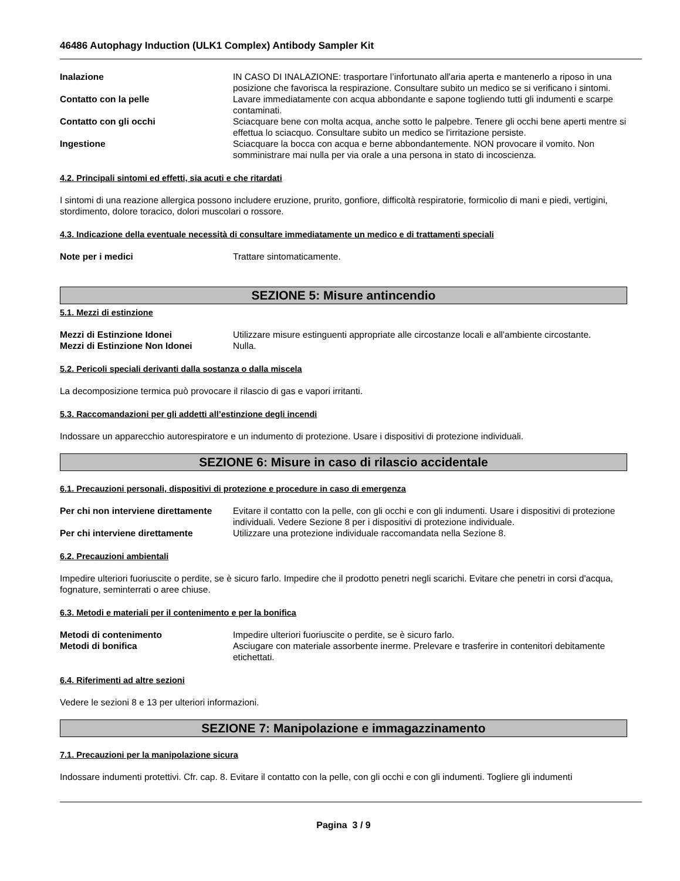46486 Autophagy Induction (ULK1 Complex) Antibody Sampler Kit
Inalazione IN CASO DI INALAZIONE: trasportare l’infortunato all'aria aperta e mantenerlo a riposo in una posizione che favorisca la respirazione. Consultare subito un medico se si verificano i sintomi.
Contatto con la pelle Lavare immediatamente con acqua abbondante e sapone togliendo tutti gli indumenti e scarpe contaminati.
Contatto con gli occhi Sciacquare bene con molta acqua, anche sotto le palpebre. Tenere gli occhi bene aperti mentre si effettua lo sciacquo. Consultare subito un medico se l'irritazione persiste.
Ingestione Sciacquare la bocca con acqua e berne abbondantemente. NON provocare il vomito. Non somministrare mai nulla per via orale a una persona in stato di incoscienza.
4.2. Principali sintomi ed effetti, sia acuti e che ritardati
I sintomi di una reazione allergica possono includere eruzione, prurito, gonfiore, difficoltà respiratorie, formicolio di mani e piedi, vertigini, stordimento, dolore toracico, dolori muscolari o rossore.
4.3. Indicazione della eventuale necessità di consultare immediatamente un medico e di trattamenti speciali
Note per i medici Trattare sintomaticamente.
SEZIONE 5: Misure antincendio
5.1. Mezzi di estinzione
Mezzi di Estinzione Idonei Utilizzare misure estinguenti appropriate alle circostanze locali e all'ambiente circostante.
Mezzi di Estinzione Non Idonei Nulla.
5.2. Pericoli speciali derivanti dalla sostanza o dalla miscela
La decomposizione termica può provocare il rilascio di gas e vapori irritanti.
5.3. Raccomandazioni per gli addetti all’estinzione degli incendi
Indossare un apparecchio autorespiratore e un indumento di protezione. Usare i dispositivi di protezione individuali.
SEZIONE 6: Misure in caso di rilascio accidentale
6.1. Precauzioni personali, dispositivi di protezione e procedure in caso di emergenza
Per chi non interviene direttamente
Evitare il contatto con la pelle, con gli occhi e con gli indumenti. Usare i dispositivi di protezione individuali. Vedere Sezione 8 per i dispositivi di protezione individuale.
Per chi interviene direttamente Utilizzare una protezione individuale raccomandata nella Sezione 8.
6.2. Precauzioni ambientali
Impedire ulteriori fuoriuscite o perdite, se è sicuro farlo. Impedire che il prodotto penetri negli scarichi. Evitare che penetri in corsi d'acqua, fognature, seminterrati o aree chiuse.
6.3. Metodi e materiali per il contenimento e per la bonifica
Metodi di contenimento Impedire ulteriori fuoriuscite o perdite, se è sicuro farlo.
Metodi di bonifica Asciugare con materiale assorbente inerme. Prelevare e trasferire in contenitori debitamente etichettati.
6.4. Riferimenti ad altre sezioni
Vedere le sezioni 8 e 13 per ulteriori informazioni.
SEZIONE 7: Manipolazione e immagazzinamento
7.1. Precauzioni per la manipolazione sicura
Indossare indumenti protettivi. Cfr. cap. 8. Evitare il contatto con la pelle, con gli occhi e con gli indumenti. Togliere gli indumenti
Pagina 3 / 9